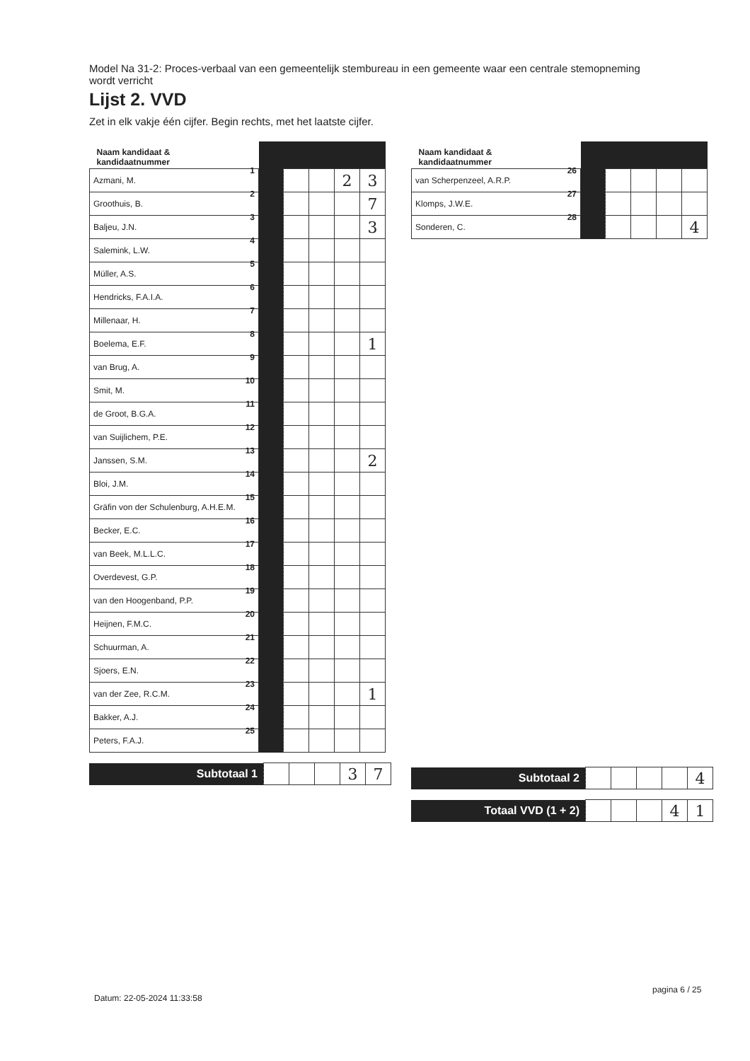Model Na 31-2: Proces-verbaal van een gemeentelijk stembureau in een gemeente waar een centrale stemopneming wordt verricht
Lijst 2. VVD
Zet in elk vakje één cijfer. Begin rechts, met het laatste cijfer.
| Naam kandidaat & kandidaatnummer | | | | | |
| --- | --- | --- | --- | --- | --- |
| Azmani, M. 1 | | | | 2 | 3 |
| Groothuis, B. 2 | | | | | 7 |
| Baljeu, J.N. 3 | | | | | 3 |
| Salemink, L.W. 4 | | | | | |
| Müller, A.S. 5 | | | | | |
| Hendricks, F.A.I.A. 6 | | | | | |
| Millenaar, H. 7 | | | | | |
| Boelema, E.F. 8 | | | | | 1 |
| van Brug, A. 9 | | | | | |
| Smit, M. 10 | | | | | |
| de Groot, B.G.A. 11 | | | | | |
| van Suijlichem, P.E. 12 | | | | | |
| Janssen, S.M. 13 | | | | | 2 |
| Bloi, J.M. 14 | | | | | |
| Gräfin von der Schulenburg, A.H.E.M. 15 | | | | | |
| Becker, E.C. 16 | | | | | |
| van Beek, M.L.L.C. 17 | | | | | |
| Overdevest, G.P. 18 | | | | | |
| van den Hoogenband, P.P. 19 | | | | | |
| Heijnen, F.M.C. 20 | | | | | |
| Schuurman, A. 21 | | | | | |
| Sjoers, E.N. 22 | | | | | |
| van der Zee, R.C.M. 23 | | | | | 1 |
| Bakker, A.J. 24 | | | | | |
| Peters, F.A.J. 25 | | | | | |
| Subtotaal 1 | | | | 3 | 7 |
| Naam kandidaat & kandidaatnummer | | | | | |
| --- | --- | --- | --- | --- | --- |
| van Scherpenzeel, A.R.P. 26 | | | | | |
| Klomps, J.W.E. 27 | | | | | |
| Sonderen, C. 28 | | | | | 4 |
| Subtotaal 2 | | | | | 4 |
| Totaal VVD (1 + 2) | | | | 4 | 1 |
Datum: 22-05-2024 11:33:58
pagina 6 / 25